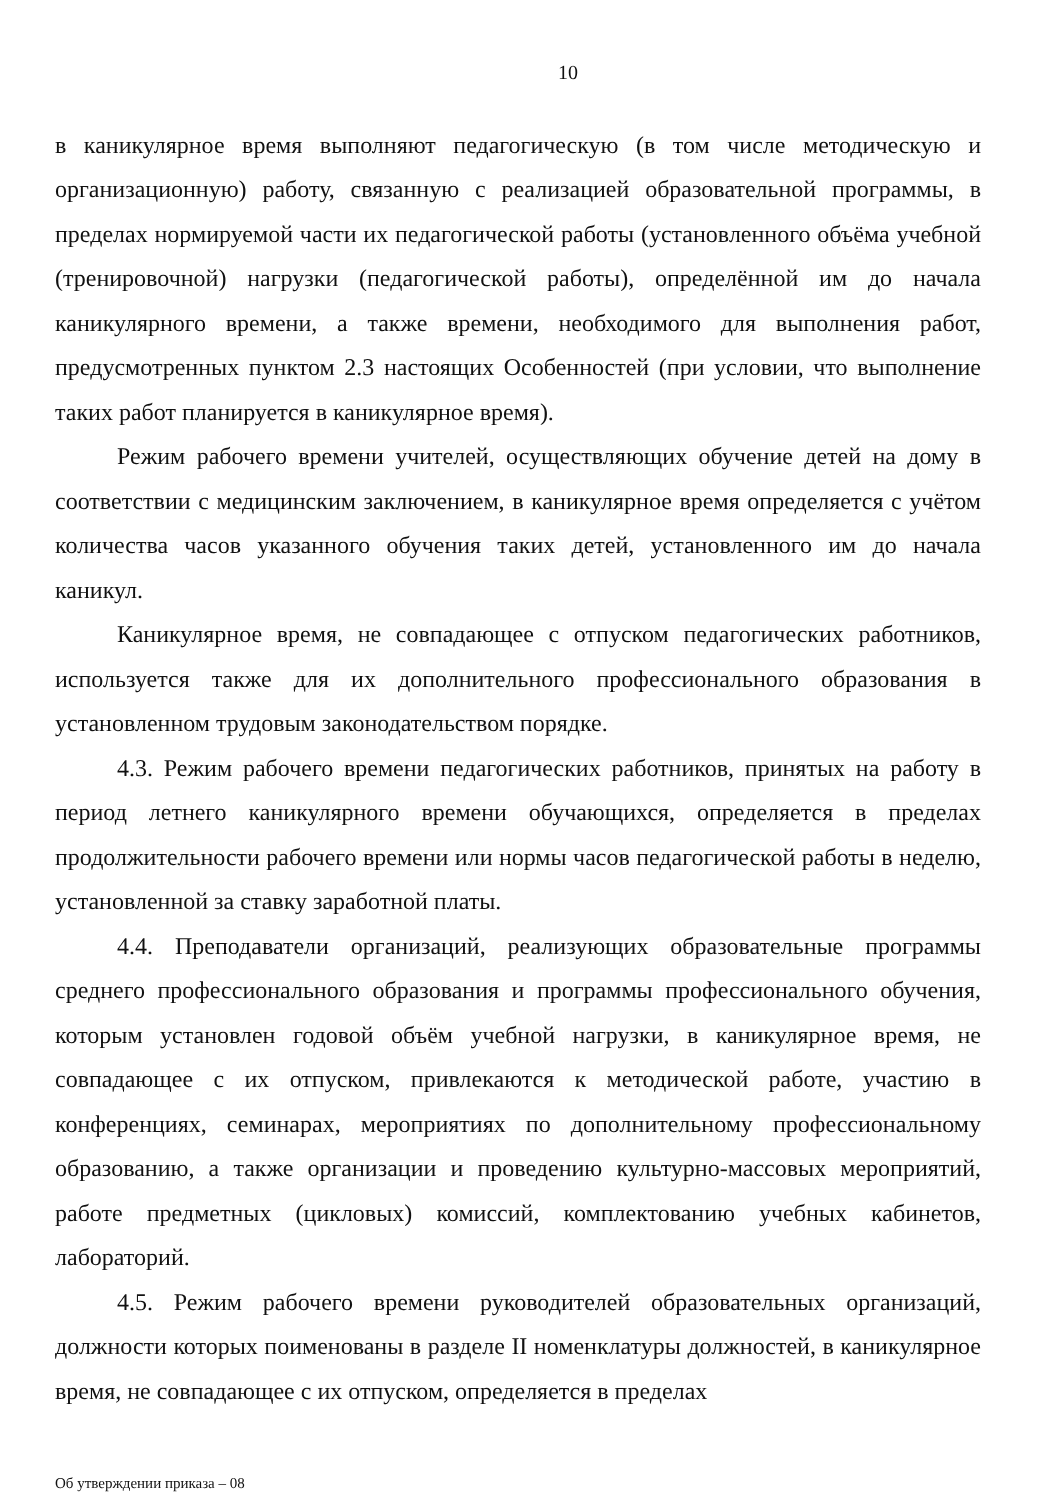10
в каникулярное время выполняют педагогическую (в том числе методическую и организационную) работу, связанную с реализацией образовательной программы, в пределах нормируемой части их педагогической работы (установленного объёма учебной (тренировочной) нагрузки (педагогической работы), определённой им до начала каникулярного времени, а также времени, необходимого для выполнения работ, предусмотренных пунктом 2.3 настоящих Особенностей (при условии, что выполнение таких работ планируется в каникулярное время).
Режим рабочего времени учителей, осуществляющих обучение детей на дому в соответствии с медицинским заключением, в каникулярное время определяется с учётом количества часов указанного обучения таких детей, установленного им до начала каникул.
Каникулярное время, не совпадающее с отпуском педагогических работников, используется также для их дополнительного профессионального образования в установленном трудовым законодательством порядке.
4.3. Режим рабочего времени педагогических работников, принятых на работу в период летнего каникулярного времени обучающихся, определяется в пределах продолжительности рабочего времени или нормы часов педагогической работы в неделю, установленной за ставку заработной платы.
4.4. Преподаватели организаций, реализующих образовательные программы среднего профессионального образования и программы профессионального обучения, которым установлен годовой объём учебной нагрузки, в каникулярное время, не совпадающее с их отпуском, привлекаются к методической работе, участию в конференциях, семинарах, мероприятиях по дополнительному профессиональному образованию, а также организации и проведению культурно-массовых мероприятий, работе предметных (цикловых) комиссий, комплектованию учебных кабинетов, лабораторий.
4.5. Режим рабочего времени руководителей образовательных организаций, должности которых поименованы в разделе II номенклатуры должностей, в каникулярное время, не совпадающее с их отпуском, определяется в пределах
Об утверждении приказа – 08